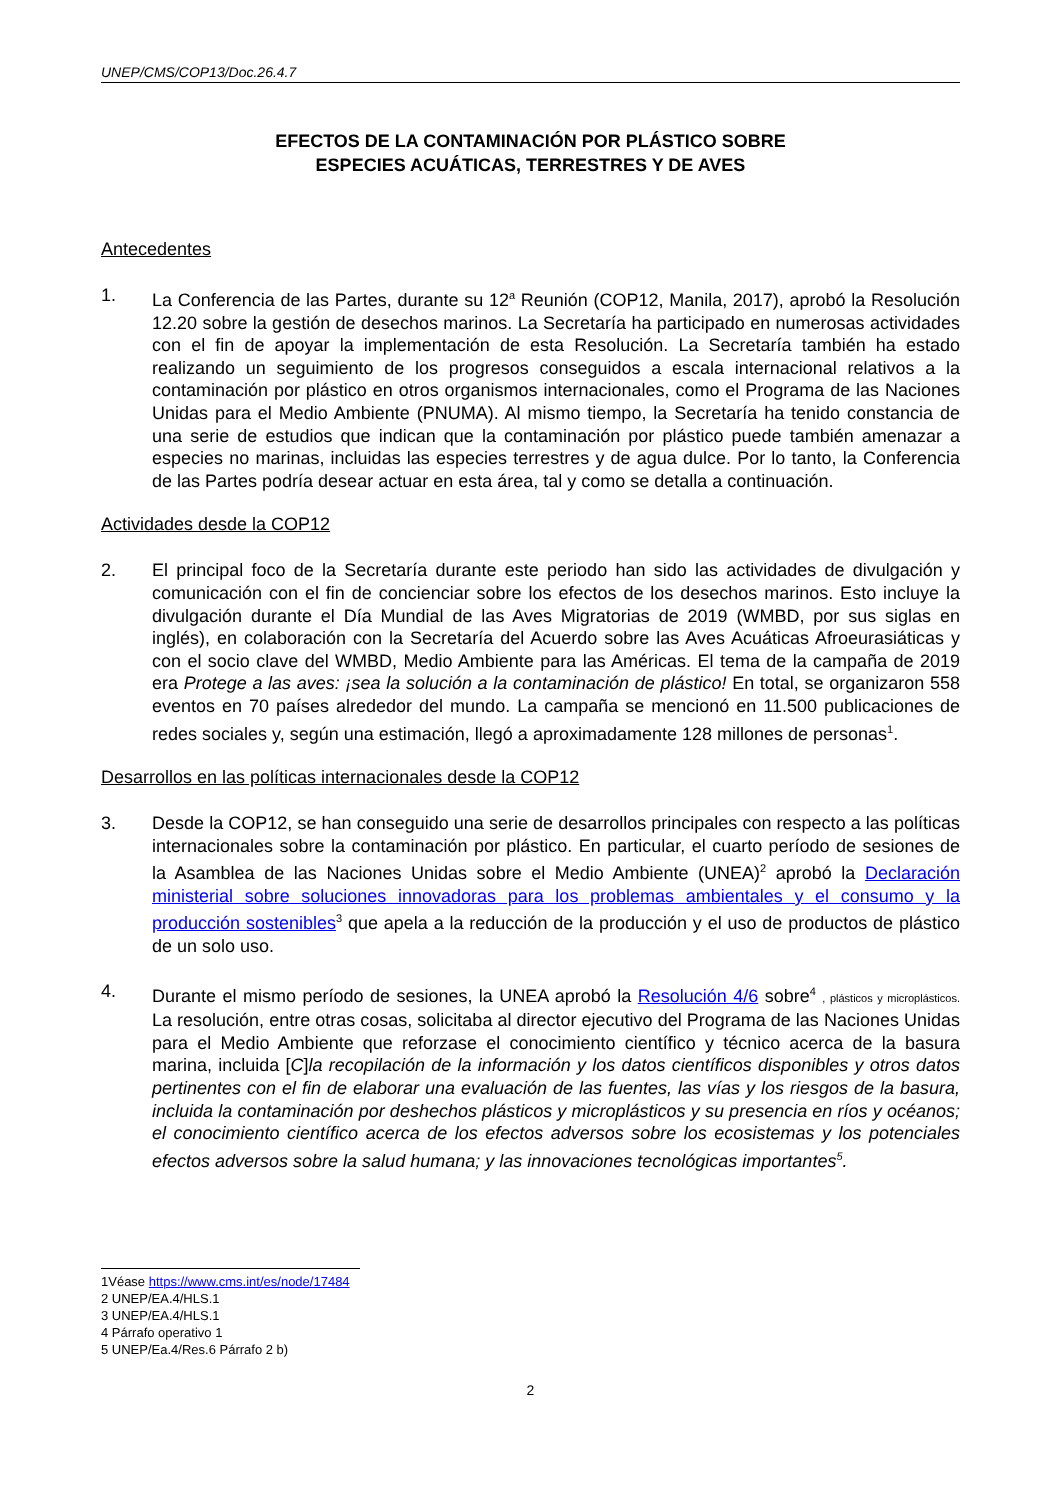UNEP/CMS/COP13/Doc.26.4.7
EFECTOS DE LA CONTAMINACIÓN POR PLÁSTICO SOBRE
ESPECIES ACUÁTICAS, TERRESTRES Y DE AVES
Antecedentes
1. La Conferencia de las Partes, durante su 12<sup>a</sup> Reunión (COP12, Manila, 2017), aprobó la Resolución 12.20 sobre la gestión de desechos marinos. La Secretaría ha participado en numerosas actividades con el fin de apoyar la implementación de esta Resolución. La Secretaría también ha estado realizando un seguimiento de los progresos conseguidos a escala internacional relativos a la contaminación por plástico en otros organismos internacionales, como el Programa de las Naciones Unidas para el Medio Ambiente (PNUMA). Al mismo tiempo, la Secretaría ha tenido constancia de una serie de estudios que indican que la contaminación por plástico puede también amenazar a especies no marinas, incluidas las especies terrestres y de agua dulce. Por lo tanto, la Conferencia de las Partes podría desear actuar en esta área, tal y como se detalla a continuación.
Actividades desde la COP12
2. El principal foco de la Secretaría durante este periodo han sido las actividades de divulgación y comunicación con el fin de concienciar sobre los efectos de los desechos marinos. Esto incluye la divulgación durante el Día Mundial de las Aves Migratorias de 2019 (WMBD, por sus siglas en inglés), en colaboración con la Secretaría del Acuerdo sobre las Aves Acuáticas Afroeurasiáticas y con el socio clave del WMBD, Medio Ambiente para las Américas. El tema de la campaña de 2019 era Protege a las aves: ¡sea la solución a la contaminación de plástico! En total, se organizaron 558 eventos en 70 países alrededor del mundo. La campaña se mencionó en 11.500 publicaciones de redes sociales y, según una estimación, llegó a aproximadamente 128 millones de personas<sup>1</sup>.
Desarrollos en las políticas internacionales desde la COP12
3. Desde la COP12, se han conseguido una serie de desarrollos principales con respecto a las políticas internacionales sobre la contaminación por plástico. En particular, el cuarto período de sesiones de la Asamblea de las Naciones Unidas sobre el Medio Ambiente (UNEA)<sup>2</sup> aprobó la Declaración ministerial sobre soluciones innovadoras para los problemas ambientales y el consumo y la producción sostenibles<sup>3</sup> que apela a la reducción de la producción y el uso de productos de plástico de un solo uso.
4. Durante el mismo período de sesiones, la UNEA aprobó la Resolución 4/6 sobre<sup>4</sup> , plásticos y microplásticos. La resolución, entre otras cosas, solicitaba al director ejecutivo del Programa de las Naciones Unidas para el Medio Ambiente que reforzase el conocimiento científico y técnico acerca de la basura marina, incluida [C]la recopilación de la información y los datos científicos disponibles y otros datos pertinentes con el fin de elaborar una evaluación de las fuentes, las vías y los riesgos de la basura, incluida la contaminación por deshechos plásticos y microplásticos y su presencia en ríos y océanos; el conocimiento científico acerca de los efectos adversos sobre los ecosistemas y los potenciales efectos adversos sobre la salud humana; y las innovaciones tecnológicas importantes<sup>5</sup>.
1Véase https://www.cms.int/es/node/17484
2 UNEP/EA.4/HLS.1
3 UNEP/EA.4/HLS.1
4 Párrafo operativo 1
5 UNEP/Ea.4/Res.6 Párrafo 2 b)
2